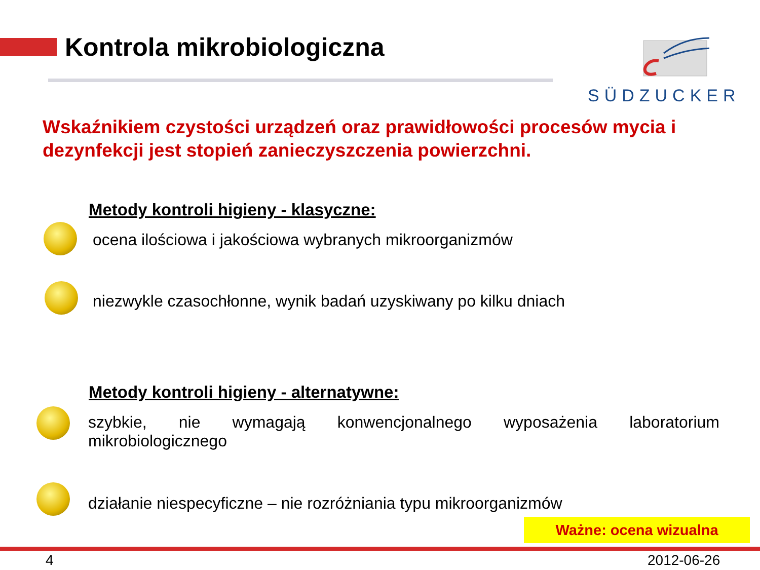Kontrola mikrobiologiczna SÜDZUCKER
Wskaźnikiem czystości urządzeń oraz prawidłowości procesów mycia i dezynfekcji jest stopień zanieczyszczenia powierzchni.
Metody kontroli higieny - klasyczne:
ocena ilościowa i jakościowa wybranych mikroorganizmów
niezwykle czasochłonne, wynik badań uzyskiwany po kilku dniach
Metody kontroli higieny - alternatywne:
szybkie, nie wymagają konwencjonalnego wyposażenia laboratorium mikrobiologicznego
działanie niespecyficzne – nie rozróżniania typu mikroorganizmów
Ważne: ocena wizualna
4 2012-06-26